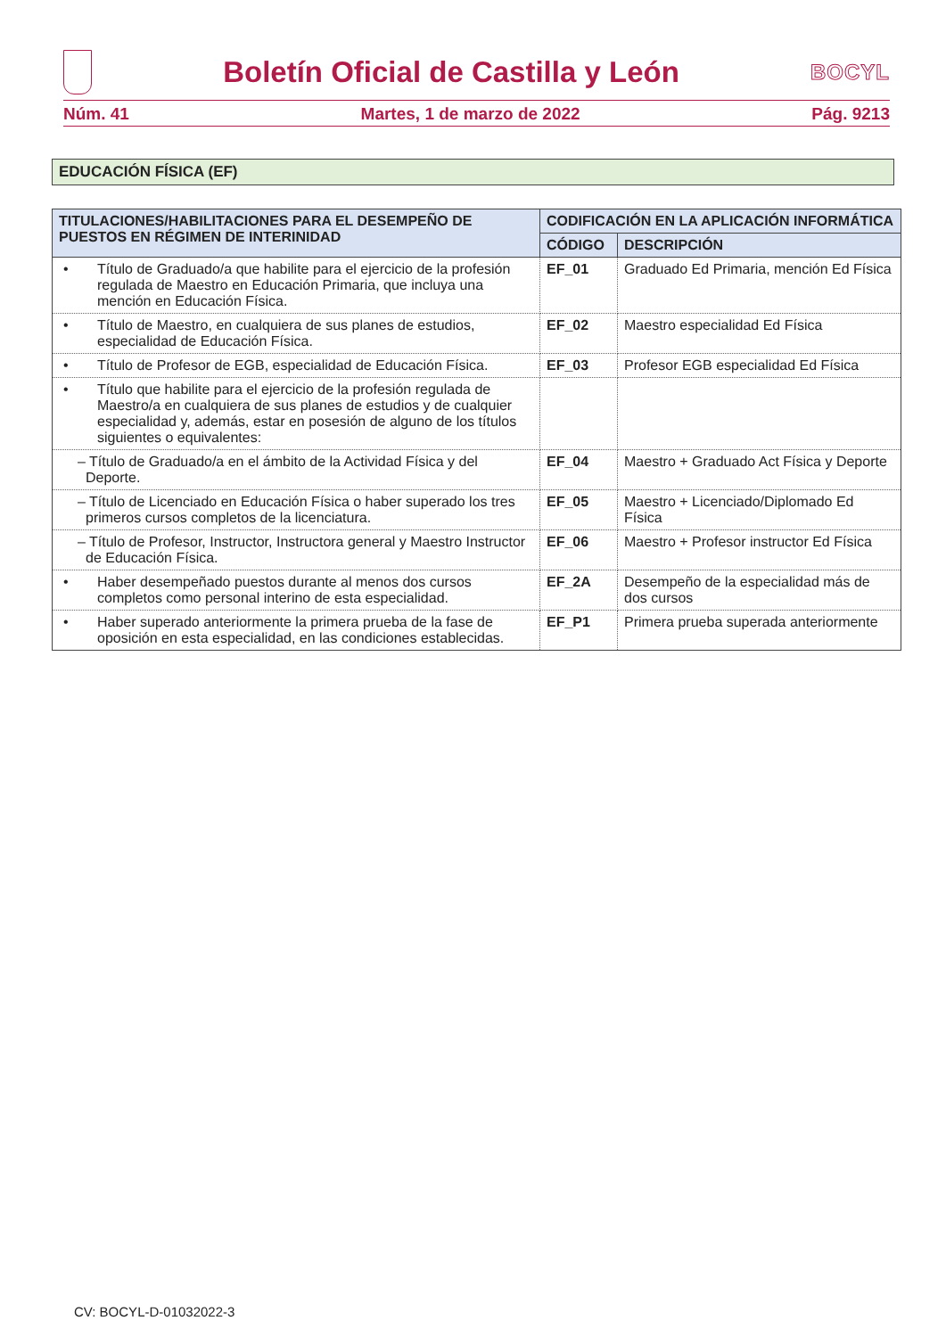Boletín Oficial de Castilla y León
BOCYL
Núm. 41 Martes, 1 de marzo de 2022 Pág. 9213
EDUCACIÓN FÍSICA (EF)
| TITULACIONES/HABILITACIONES PARA EL DESEMPEÑO DE PUESTOS EN RÉGIMEN DE INTERINIDAD | CODIFICACIÓN EN LA APLICACIÓN INFORMÁTICA | |
| --- | --- | --- |
| | CÓDIGO | DESCRIPCIÓN |
| • Título de Graduado/a que habilite para el ejercicio de la profesión regulada de Maestro en Educación Primaria, que incluya una mención en Educación Física. | EF_01 | Graduado Ed Primaria, mención Ed Física |
| • Título de Maestro, en cualquiera de sus planes de estudios, especialidad de Educación Física. | EF_02 | Maestro especialidad Ed Física |
| • Título de Profesor de EGB, especialidad de Educación Física. | EF_03 | Profesor EGB especialidad Ed Física |
| • Título que habilite para el ejercicio de la profesión regulada de Maestro/a en cualquiera de sus planes de estudios y de cualquier especialidad y, además, estar en posesión de alguno de los títulos siguientes o equivalentes: | | |
| – Título de Graduado/a en el ámbito de la Actividad Física y del Deporte. | EF_04 | Maestro + Graduado Act Física y Deporte |
| – Título de Licenciado en Educación Física o haber superado los tres primeros cursos completos de la licenciatura. | EF_05 | Maestro + Licenciado/Diplomado Ed Física |
| – Título de Profesor, Instructor, Instructora general y Maestro Instructor de Educación Física. | EF_06 | Maestro + Profesor instructor Ed Física |
| • Haber desempeñado puestos durante al menos dos cursos completos como personal interino de esta especialidad. | EF_2A | Desempeño de la especialidad más de dos cursos |
| • Haber superado anteriormente la primera prueba de la fase de oposición en esta especialidad, en las condiciones establecidas. | EF_P1 | Primera prueba superada anteriormente |
CV: BOCYL-D-01032022-3